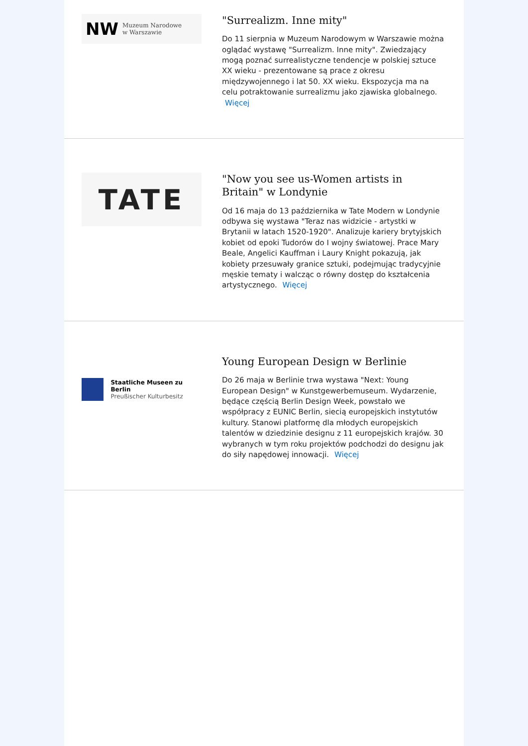NW Muzeum Narodowe
w Warszawie
"Surrealizm. Inne mity"
Do 11 sierpnia w Muzeum Narodowym w Warszawie można oglądać wystawę "Surrealizm. Inne mity". Zwiedzający mogą poznać surrealistyczne tendencje w polskiej sztuce XX wieku - prezentowane są prace z okresu międzywojennego i lat 50. XX wieku. Ekspozycja ma na celu potraktowanie surrealizmu jako zjawiska globalnego. Więcej
TATE
"Now you see us-Women artists in Britain" w Londynie
Od 16 maja do 13 października w Tate Modern w Londynie odbywa się wystawa "Teraz nas widzicie - artystki w Brytanii w latach 1520-1920". Analizuje kariery brytyjskich kobiet od epoki Tudorów do I wojny światowej. Prace Mary Beale, Angelici Kauffman i Laury Knight pokazują, jak kobiety przesuwały granice sztuki, podejmując tradycyjnie męskie tematy i walcząc o równy dostęp do kształcenia artystycznego. Więcej
Staatliche Museen zu Berlin
Preußischer Kulturbesitz
Young European Design w Berlinie
Do 26 maja w Berlinie trwa wystawa "Next: Young European Design" w Kunstgewerbemuseum. Wydarzenie, będące częścią Berlin Design Week, powstało we współpracy z EUNIC Berlin, siecią europejskich instytutów kultury. Stanowi platformę dla młodych europejskich talentów w dziedzinie designu z 11 europejskich krajów. 30 wybranych w tym roku projektów podchodzi do designu jak do siły napędowej innowacji. Więcej